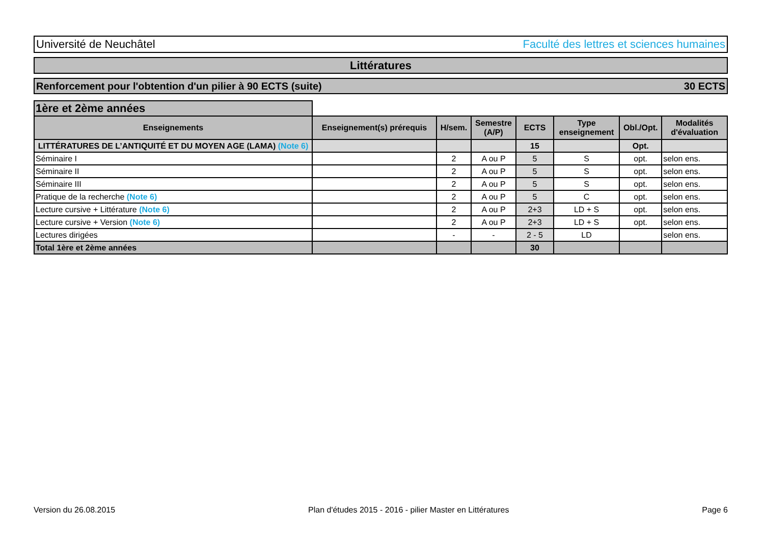Université de Neuchâtel Faculté des lettres et sciences humaines
Littératures
Renforcement pour l'obtention d'un pilier à 90 ECTS (suite) 30 ECTS
| 1ère et 2ème années | | | | | | | |
| Enseignements | Enseignement(s) prérequis | H/sem. | Semestre (A/P) | ECTS | Type enseignement | Obl./Opt. | Modalités d'évaluation |
| LITTÉRATURES DE L’ANTIQUITÉ ET DU MOYEN AGE (LAMA) (Note 6) | | | | 15 | | Opt. | |
| Séminaire I | | 2 | A ou P | 5 | S | opt. | selon ens. |
| Séminaire II | | 2 | A ou P | 5 | S | opt. | selon ens. |
| Séminaire III | | 2 | A ou P | 5 | S | opt. | selon ens. |
| Pratique de la recherche (Note 6) | | 2 | A ou P | 5 | C | opt. | selon ens. |
| Lecture cursive + Littérature (Note 6) | | 2 | A ou P | 2+3 | LD + S | opt. | selon ens. |
| Lecture cursive + Version (Note 6) | | 2 | A ou P | 2+3 | LD + S | opt. | selon ens. |
| Lectures dirigées | | - | - | 2 - 5 | LD | | selon ens. |
| Total 1ère et 2ème années | | | | 30 | | | |
Version du 26.08.2015 Plan d'études 2015 - 2016 - pilier Master en Littératures Page 6